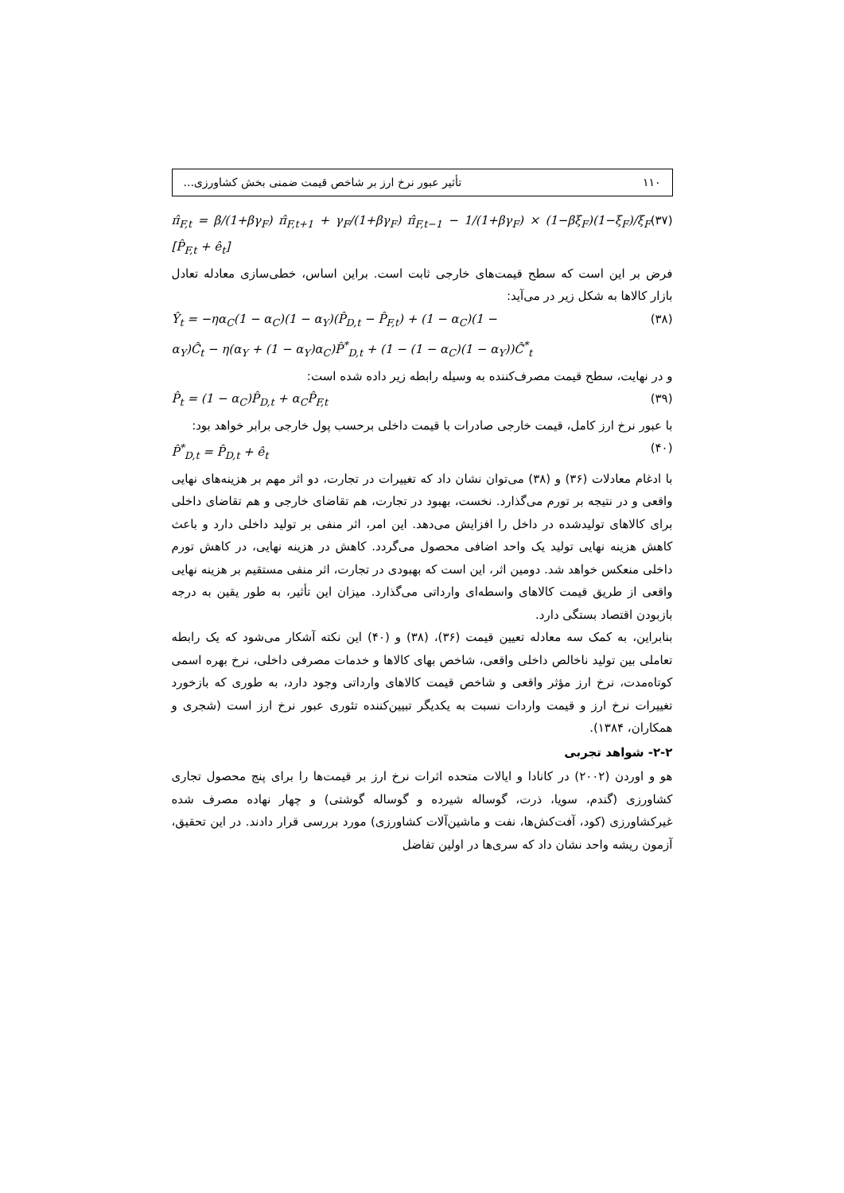۱۱۰ تأثیر عبور نرخ ارز بر شاخص قیمت ضمنی بخش کشاورزی...
(۳۷) π̂<sub>F,t</sub> = β/(1+βγ<sub>F</sub>) π̂<sub>F,t+1</sub> + γ<sub>F</sub>/(1+βγ<sub>F</sub>) π̂<sub>F,t−1</sub> − 1/(1+βγ<sub>F</sub>) × (1−βξ<sub>F</sub>)(1−ξ<sub>F</sub>)/ξ<sub>F</sub> [P̂<sub>F,t</sub> + ê<sub>t</sub>]
فرض بر این است که سطح قیمت‌های خارجی ثابت است. براین اساس، خطی‌سازی معادله تعادل بازار کالاها به شکل زیر در می‌آید:
(۳۸) Ŷ<sub>t</sub> = −ηα<sub>C</sub>(1 − α<sub>C</sub>)(1 − α<sub>Y</sub>)(P̂<sub>D,t</sub> − P̂<sub>F,t</sub>) + (1 − α<sub>C</sub>)(1 −
α<sub>Y</sub>)Ĉ<sub>t</sub> − η(α<sub>Y</sub> + (1 − α<sub>Y</sub>)α<sub>C</sub>)P̂<sup>*</sup><sub>D,t</sub> + (1 − (1 − α<sub>C</sub>)(1 − α<sub>Y</sub>))Ĉ<sup>*</sup><sub>t</sub>
و در نهایت، سطح قیمت مصرف‌کننده به وسیله رابطه زیر داده شده است:
(۳۹) P̂<sub>t</sub> = (1 − α<sub>C</sub>)P̂<sub>D,t</sub> + α<sub>C</sub>P̂<sub>F,t</sub>
با عبور نرخ ارز کامل، قیمت خارجی صادرات با قیمت داخلی برحسب پول خارجی برابر خواهد بود:
(۴۰) P̂<sup>*</sup><sub>D,t</sub> = P̂<sub>D,t</sub> + ê<sub>t</sub>
با ادغام معادلات (۳۶) و (۳۸) می‌توان نشان داد که تغییرات در تجارت، دو اثر مهم بر هزینه‌های نهایی واقعی و در نتیجه بر تورم می‌گذارد. نخست، بهبود در تجارت، هم تقاضای خارجی و هم تقاضای داخلی برای کالاهای تولیدشده در داخل را افزایش می‌دهد. این امر، اثر منفی بر تولید داخلی دارد و باعث کاهش هزینه نهایی تولید یک واحد اضافی محصول می‌گردد. کاهش در هزینه نهایی، در کاهش تورم داخلی منعکس خواهد شد. دومین اثر، این است که بهبودی در تجارت، اثر منفی مستقیم بر هزینه نهایی واقعی از طریق قیمت کالاهای واسطه‌ای وارداتی می‌گذارد. میزان این تأثیر، به طور یقین به درجه بازبودن اقتصاد بستگی دارد.
بنابراین، به کمک سه معادله تعیین قیمت (۳۶)، (۳۸) و (۴۰) این نکته آشکار می‌شود که یک رابطه تعاملی بین تولید ناخالص داخلی واقعی، شاخص بهای کالاها و خدمات مصرفی داخلی، نرخ بهره اسمی کوتاه‌مدت، نرخ ارز مؤثر واقعی و شاخص قیمت کالاهای وارداتی وجود دارد، به طوری که بازخورد تغییرات نرخ ارز و قیمت واردات نسبت به یکدیگر تبیین‌کننده تئوری عبور نرخ ارز است (شجری و همکاران، ۱۳۸۴).
۲-۲- شواهد تجربی
هو و اوردن (۲۰۰۲) در کانادا و ایالات متحده اثرات نرخ ارز بر قیمت‌ها را برای پنج محصول تجاری کشاورزی (گندم، سویا، ذرت، گوساله شیرده و گوساله گوشتی) و چهار نهاده مصرف شده غیرکشاورزی (کود، آفت‌کش‌ها، نفت و ماشین‌آلات کشاورزی) مورد بررسی قرار دادند. در این تحقیق، آزمون ریشه واحد نشان داد که سری‌ها در اولین تفاضل